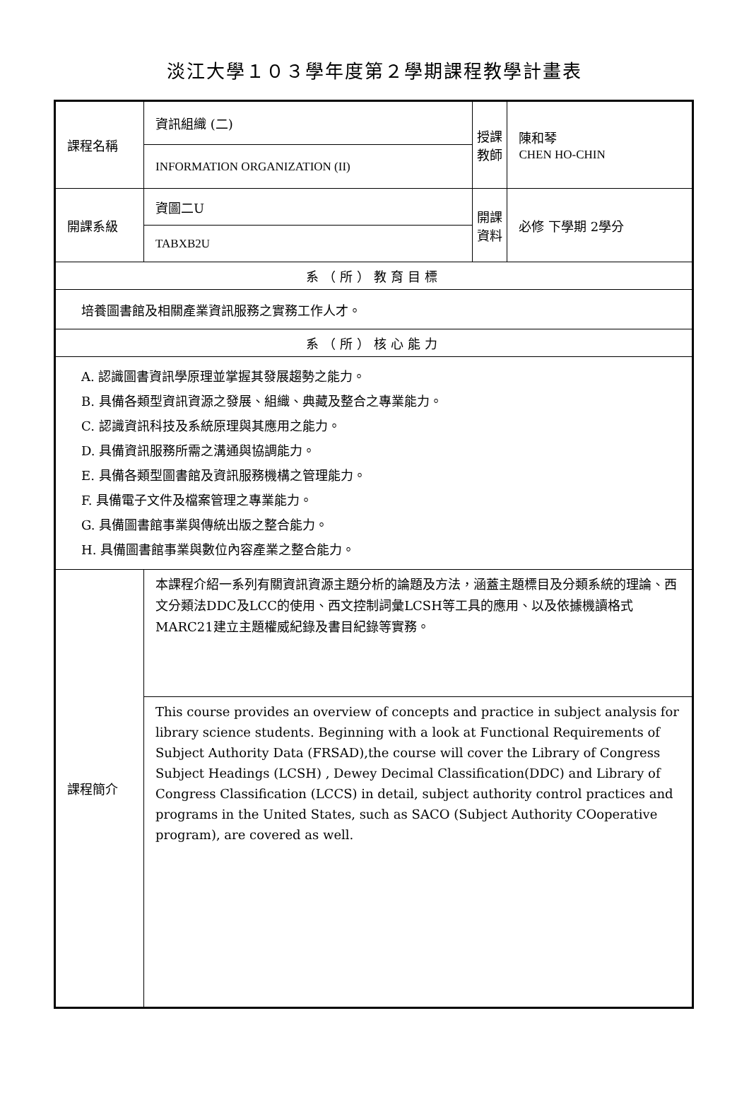淡江大學１０３學年度第２學期課程教學計畫表
| 課程名稱 | 資訊組織 (二) | 授課 教師 | 陳和琴 CHEN HO-CHIN |
| | INFORMATION ORGANIZATION (II) | | |
| 開課系級 | 資圖二U | 開課 資料 | 必修 下學期 2學分 |
| | TABXB2U | | |
| 系（所）教育目標 | | | |
| 培養圖書館及相關產業資訊服務之實務工作人才。 | | | |
| 系（所）核心能力 | | | |
| A. 認識圖書資訊學原理並掌握其發展趨勢之能力。 B. 具備各類型資訊資源之發展、組織、典藏及整合之專業能力。 C. 認識資訊科技及系統原理與其應用之能力。 D. 具備資訊服務所需之溝通與協調能力。 E. 具備各類型圖書館及資訊服務機構之管理能力。 F. 具備電子文件及檔案管理之專業能力。 G. 具備圖書館事業與傳統出版之整合能力。 H. 具備圖書館事業與數位內容產業之整合能力。 | | | |
| 課程簡介 | 本課程介紹一系列有關資訊資源主題分析的論題及方法，涵蓋主題標目及分類系統的理論、西文分類法DDC及LCC的使用、西文控制詞彙LCSH等工具的應用、以及依據機讀格式MARC21建立主題權威紀錄及書目紀錄等實務。 | | |
| | This course provides an overview of concepts and practice in subject analysis for library science students. Beginning with a look at Functional Requirements of Subject Authority Data (FRSAD),the course will cover the Library of Congress Subject Headings (LCSH) , Dewey Decimal Classification(DDC) and Library of Congress Classification (LCCS) in detail, subject authority control practices and programs in the United States, such as SACO (Subject Authority COoperative program), are covered as well. | | |